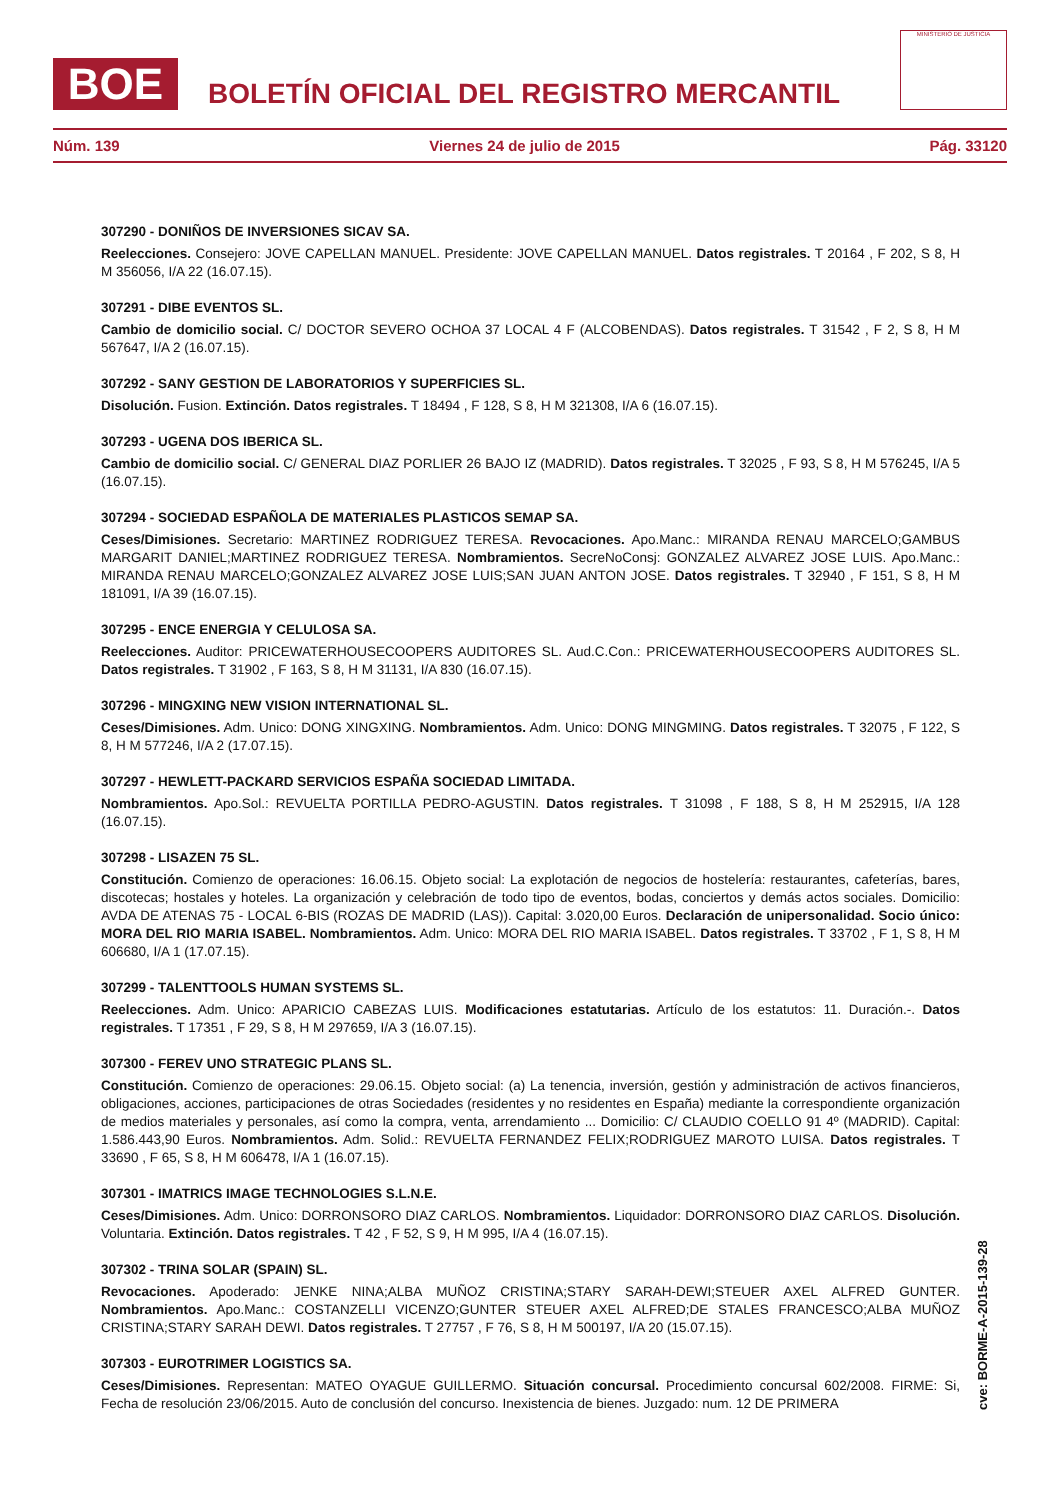BOE
BOLETÍN OFICIAL DEL REGISTRO MERCANTIL
MINISTERIO DE JUSTICIA
Núm. 139 Viernes 24 de julio de 2015 Pág. 33120
307290 - DONIÑOS DE INVERSIONES SICAV SA.
Reelecciones. Consejero: JOVE CAPELLAN MANUEL. Presidente: JOVE CAPELLAN MANUEL. Datos registrales. T 20164 , F 202, S 8, H M 356056, I/A 22 (16.07.15).
307291 - DIBE EVENTOS SL.
Cambio de domicilio social. C/ DOCTOR SEVERO OCHOA 37 LOCAL 4 F (ALCOBENDAS). Datos registrales. T 31542 , F 2, S 8, H M 567647, I/A 2 (16.07.15).
307292 - SANY GESTION DE LABORATORIOS Y SUPERFICIES SL.
Disolución. Fusion. Extinción. Datos registrales. T 18494 , F 128, S 8, H M 321308, I/A 6 (16.07.15).
307293 - UGENA DOS IBERICA SL.
Cambio de domicilio social. C/ GENERAL DIAZ PORLIER 26 BAJO IZ (MADRID). Datos registrales. T 32025 , F 93, S 8, H M 576245, I/A 5 (16.07.15).
307294 - SOCIEDAD ESPAÑOLA DE MATERIALES PLASTICOS SEMAP SA.
Ceses/Dimisiones. Secretario: MARTINEZ RODRIGUEZ TERESA. Revocaciones. Apo.Manc.: MIRANDA RENAU MARCELO;GAMBUS MARGARIT DANIEL;MARTINEZ RODRIGUEZ TERESA. Nombramientos. SecreNoConsj: GONZALEZ ALVAREZ JOSE LUIS. Apo.Manc.: MIRANDA RENAU MARCELO;GONZALEZ ALVAREZ JOSE LUIS;SAN JUAN ANTON JOSE. Datos registrales. T 32940 , F 151, S 8, H M 181091, I/A 39 (16.07.15).
307295 - ENCE ENERGIA Y CELULOSA SA.
Reelecciones. Auditor: PRICEWATERHOUSECOOPERS AUDITORES SL. Aud.C.Con.: PRICEWATERHOUSECOOPERS AUDITORES SL. Datos registrales. T 31902 , F 163, S 8, H M 31131, I/A 830 (16.07.15).
307296 - MINGXING NEW VISION INTERNATIONAL SL.
Ceses/Dimisiones. Adm. Unico: DONG XINGXING. Nombramientos. Adm. Unico: DONG MINGMING. Datos registrales. T 32075 , F 122, S 8, H M 577246, I/A 2 (17.07.15).
307297 - HEWLETT-PACKARD SERVICIOS ESPAÑA SOCIEDAD LIMITADA.
Nombramientos. Apo.Sol.: REVUELTA PORTILLA PEDRO-AGUSTIN. Datos registrales. T 31098 , F 188, S 8, H M 252915, I/A 128 (16.07.15).
307298 - LISAZEN 75 SL.
Constitución. Comienzo de operaciones: 16.06.15. Objeto social: La explotación de negocios de hostelería: restaurantes, cafeterías, bares, discotecas; hostales y hoteles. La organización y celebración de todo tipo de eventos, bodas, conciertos y demás actos sociales. Domicilio: AVDA DE ATENAS 75 - LOCAL 6-BIS (ROZAS DE MADRID (LAS)). Capital: 3.020,00 Euros. Declaración de unipersonalidad. Socio único: MORA DEL RIO MARIA ISABEL. Nombramientos. Adm. Unico: MORA DEL RIO MARIA ISABEL. Datos registrales. T 33702 , F 1, S 8, H M 606680, I/A 1 (17.07.15).
307299 - TALENTTOOLS HUMAN SYSTEMS SL.
Reelecciones. Adm. Unico: APARICIO CABEZAS LUIS. Modificaciones estatutarias. Artículo de los estatutos: 11. Duración.-. Datos registrales. T 17351 , F 29, S 8, H M 297659, I/A 3 (16.07.15).
307300 - FEREV UNO STRATEGIC PLANS SL.
Constitución. Comienzo de operaciones: 29.06.15. Objeto social: (a) La tenencia, inversión, gestión y administración de activos financieros, obligaciones, acciones, participaciones de otras Sociedades (residentes y no residentes en España) mediante la correspondiente organización de medios materiales y personales, así como la compra, venta, arrendamiento ... Domicilio: C/ CLAUDIO COELLO 91 4º (MADRID). Capital: 1.586.443,90 Euros. Nombramientos. Adm. Solid.: REVUELTA FERNANDEZ FELIX;RODRIGUEZ MAROTO LUISA. Datos registrales. T 33690 , F 65, S 8, H M 606478, I/A 1 (16.07.15).
307301 - IMATRICS IMAGE TECHNOLOGIES S.L.N.E.
Ceses/Dimisiones. Adm. Unico: DORRONSORO DIAZ CARLOS. Nombramientos. Liquidador: DORRONSORO DIAZ CARLOS. Disolución. Voluntaria. Extinción. Datos registrales. T 42 , F 52, S 9, H M 995, I/A 4 (16.07.15).
307302 - TRINA SOLAR (SPAIN) SL.
Revocaciones. Apoderado: JENKE NINA;ALBA MUÑOZ CRISTINA;STARY SARAH-DEWI;STEUER AXEL ALFRED GUNTER. Nombramientos. Apo.Manc.: COSTANZELLI VICENZO;GUNTER STEUER AXEL ALFRED;DE STALES FRANCESCO;ALBA MUÑOZ CRISTINA;STARY SARAH DEWI. Datos registrales. T 27757 , F 76, S 8, H M 500197, I/A 20 (15.07.15).
307303 - EUROTRIMER LOGISTICS SA.
Ceses/Dimisiones. Representan: MATEO OYAGUE GUILLERMO. Situación concursal. Procedimiento concursal 602/2008. FIRME: Si, Fecha de resolución 23/06/2015. Auto de conclusión del concurso. Inexistencia de bienes. Juzgado: num. 12 DE PRIMERA
cve: BORME-A-2015-139-28